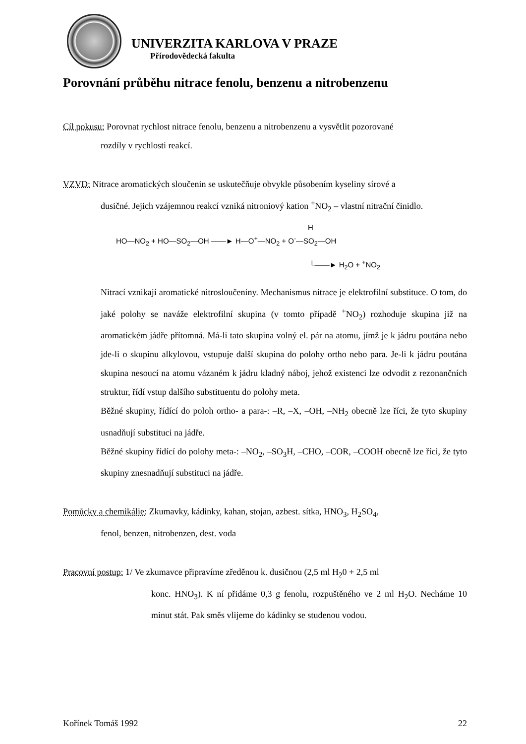UNIVERZITA KARLOVA V PRAZE
Přírodovědecká fakulta
Porovnání průběhu nitrace fenolu, benzenu a nitrobenzenu
Cíl pokusu: Porovnat rychlost nitrace fenolu, benzenu a nitrobenzenu a vysvětlit pozorované
rozdíly v rychlosti reakcí.
VZVD: Nitrace aromatických sloučenin se uskutečňuje obvykle působením kyseliny sírové a
dusičné. Jejich vzájemnou reakcí vzniká nitroniový kation <sup>+</sup>NO<sub>2</sub> – vlastní nitrační činidlo.
H
HO—NO<sub>2</sub> + HO—SO<sub>2</sub>—OH ——► H—O<sup>+</sup>—NO<sub>2</sub> + O<sup>-</sup>—SO<sub>2</sub>—OH
└——► H<sub>2</sub>O + <sup>+</sup>NO<sub>2</sub>
Nitrací vznikají aromatické nitrosloučeniny. Mechanismus nitrace je elektrofilní substituce. O tom, do jaké polohy se naváže elektrofilní skupina (v tomto případě <sup>+</sup>NO<sub>2</sub>) rozhoduje skupina již na aromatickém jádře přítomná. Má-li tato skupina volný el. pár na atomu, jímž je k jádru poutána nebo jde-li o skupinu alkylovou, vstupuje další skupina do polohy ortho nebo para. Je-li k jádru poutána skupina nesoucí na atomu vázaném k jádru kladný náboj, jehož existenci lze odvodit z rezonančních struktur, řídí vstup dalšího substituentu do polohy meta.
Běžné skupiny, řídící do poloh ortho- a para-: –R, –X, –OH, –NH<sub>2</sub> obecně lze říci, že tyto skupiny usnadňují substituci na jádře.
Běžné skupiny řídící do polohy meta-: –NO<sub>2</sub>, –SO<sub>3</sub>H, –CHO, –COR, –COOH obecně lze říci, že tyto skupiny znesnadňují substituci na jádře.
Pomůcky a chemikálie: Zkumavky, kádinky, kahan, stojan, azbest. sítka, HNO<sub>3</sub>, H<sub>2</sub>SO<sub>4</sub>,
fenol, benzen, nitrobenzen, dest. voda
Pracovní postup: 1/ Ve zkumavce připravíme zředěnou k. dusičnou (2,5 ml H<sub>2</sub>0 + 2,5 ml
konc. HNO<sub>3</sub>). K ní přidáme 0,3 g fenolu, rozpuštěného ve 2 ml H<sub>2</sub>O. Necháme 10 minut stát. Pak směs vlijeme do kádinky se studenou vodou.
Kořínek Tomáš 1992 22